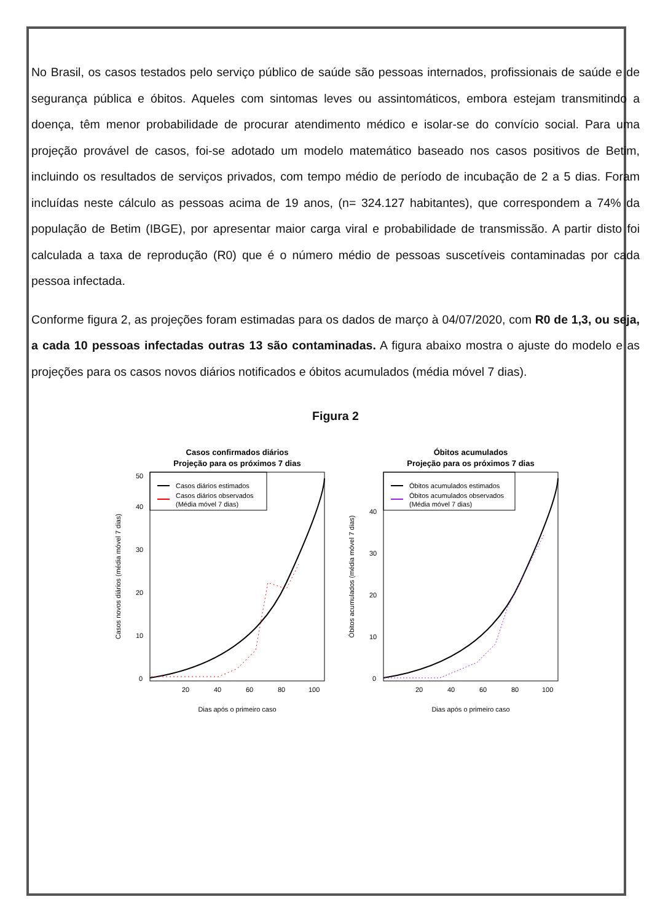No Brasil, os casos testados pelo serviço público de saúde são pessoas internados, profissionais de saúde e de segurança pública e óbitos. Aqueles com sintomas leves ou assintomáticos, embora estejam transmitindo a doença, têm menor probabilidade de procurar atendimento médico e isolar-se do convício social. Para uma projeção provável de casos, foi-se adotado um modelo matemático baseado nos casos positivos de Betim, incluindo os resultados de serviços privados, com tempo médio de período de incubação de 2 a 5 dias. Foram incluídas neste cálculo as pessoas acima de 19 anos, (n= 324.127 habitantes), que correspondem a 74% da população de Betim (IBGE), por apresentar maior carga viral e probabilidade de transmissão. A partir disto foi calculada a taxa de reprodução (R0) que é o número médio de pessoas suscetíveis contaminadas por cada pessoa infectada.
Conforme figura 2, as projeções foram estimadas para os dados de março à 04/07/2020, com R0 de 1,3, ou seja, a cada 10 pessoas infectadas outras 13 são contaminadas. A figura abaixo mostra o ajuste do modelo e as projeções para os casos novos diários notificados e óbitos acumulados (média móvel 7 dias).
Figura 2
Casos confirmados diários
Projeção para os próximos 7 dias
Casos diários estimados
Casos diários observados
(Média móvel 7 dias)
Dias após o primeiro caso
20
40
60
80
100
0
10
20
30
40
50
Casos novos diários (média móvel 7 dias)
Óbitos acumulados
Projeção para os próximos 7 dias
Óbitos acumulados estimados
Óbitos acumulados observados
(Média móvel 7 dias)
Dias após o primeiro caso
20
40
60
80
100
0
10
20
30
40
Óbitos acumulados (média móvel 7 dias)